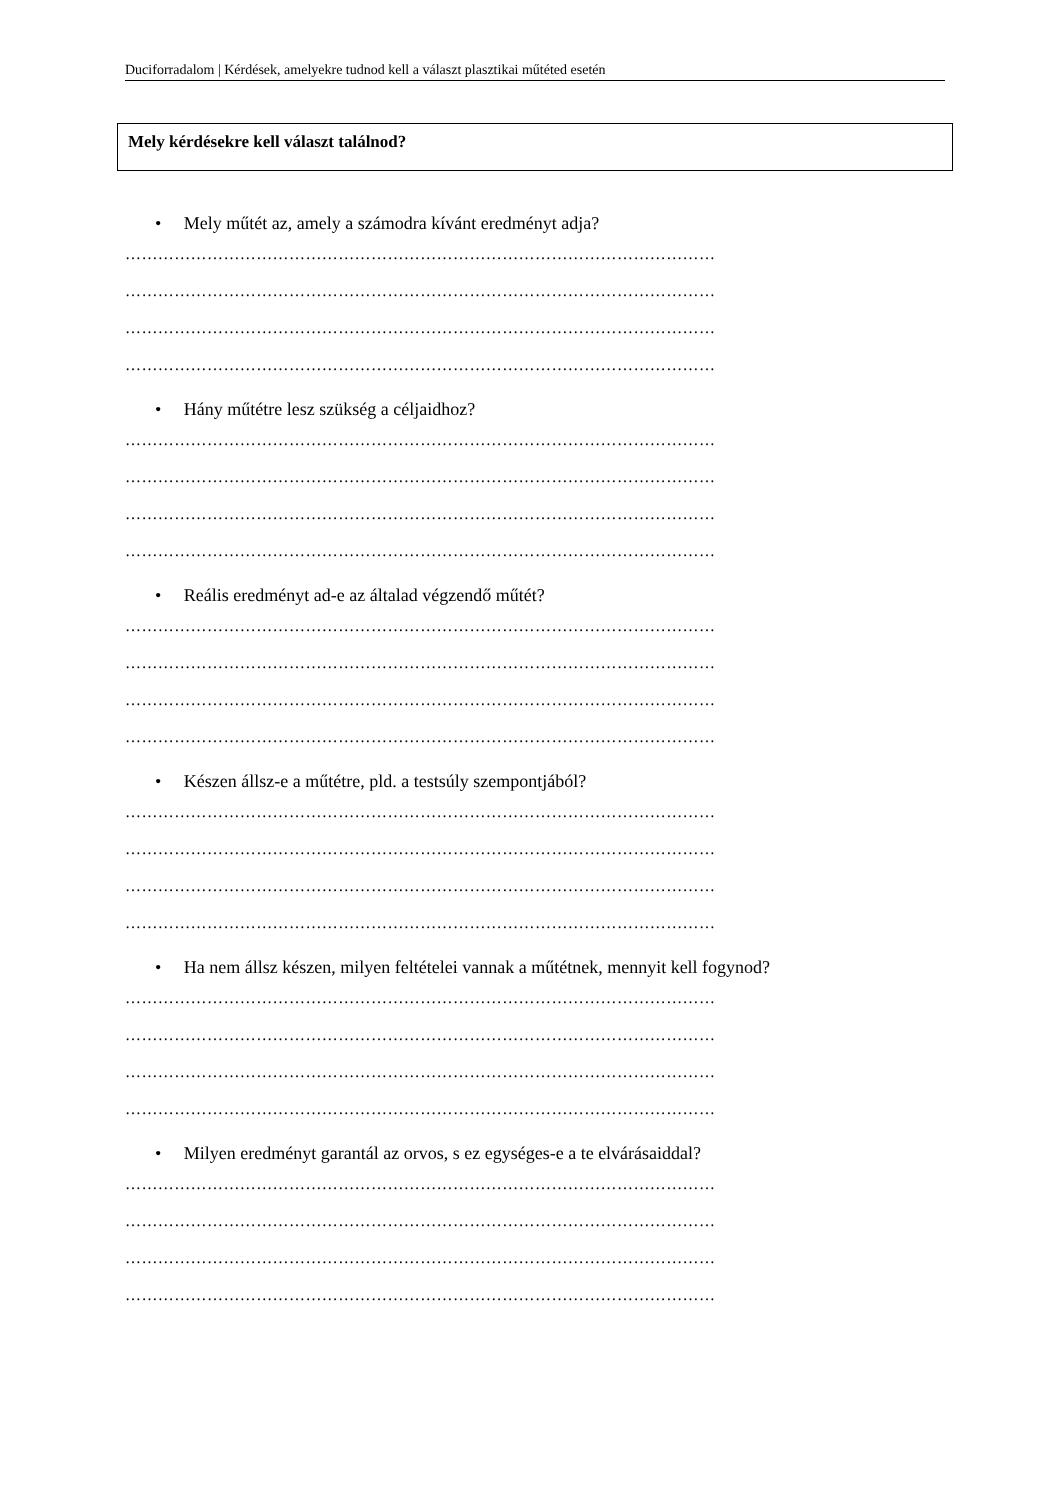Duciforradalom | Kérdések, amelyekre tudnod kell a választ plasztikai műtéted esetén
Mely kérdésekre kell választ találnod?
• Mely műtét az, amely a számodra kívánt eredményt adja?
………………………………………………………………………………………………
………………………………………………………………………………………………
………………………………………………………………………………………………
………………………………………………………………………………………………
• Hány műtétre lesz szükség a céljaidhoz?
………………………………………………………………………………………………
………………………………………………………………………………………………
………………………………………………………………………………………………
………………………………………………………………………………………………
• Reális eredményt ad-e az általad végzendő műtét?
………………………………………………………………………………………………
………………………………………………………………………………………………
………………………………………………………………………………………………
………………………………………………………………………………………………
• Készen állsz-e a műtétre, pld. a testsúly szempontjából?
………………………………………………………………………………………………
………………………………………………………………………………………………
………………………………………………………………………………………………
………………………………………………………………………………………………
• Ha nem állsz készen, milyen feltételei vannak a műtétnek, mennyit kell fogynod?
………………………………………………………………………………………………
………………………………………………………………………………………………
………………………………………………………………………………………………
………………………………………………………………………………………………
• Milyen eredményt garantál az orvos, s ez egységes-e a te elvárásaiddal?
………………………………………………………………………………………………
………………………………………………………………………………………………
………………………………………………………………………………………………
………………………………………………………………………………………………